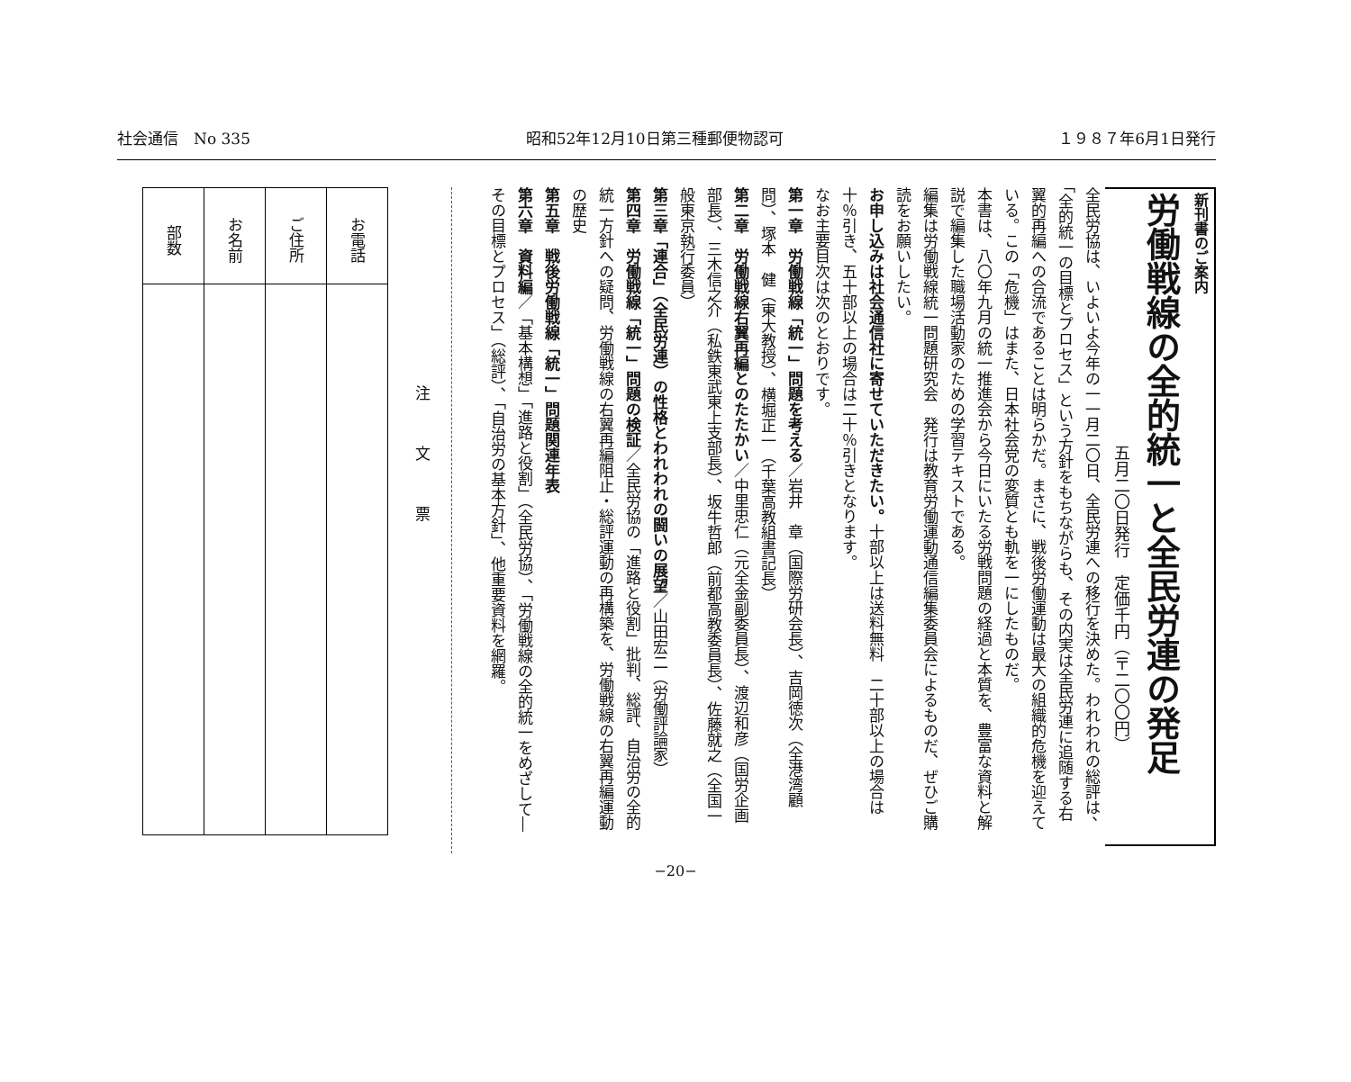社会通信　No 335 昭和52年12月10日第三種郵便物認可 １９８７年6月1日発行
新刊書のご案内
労働戦線の全的統一と全民労連の発足
五月二〇日発行　定価千円（〒二〇〇円）
全民労協は、いよいよ今年の一一月二〇日、全民労連への移行を決めた。われわれの総評は、「全的統一の目標とプロセス」という方針をもちながらも、その内実は全民労連に追随する右翼的再編への合流であることは明らかだ。まさに、戦後労働運動は最大の組織的危機を迎えている。この「危機」はまた、日本社会党の変質とも軌を一にしたものだ。
本書は、八〇年九月の統一推進会から今日にいたる労戦問題の経過と本質を、豊富な資料と解説で編集した職場活動家のための学習テキストである。
編集は労働戦線統一問題研究会　発行は教育労働運動通信編集委員会によるものだ、ぜひご購読をお願いしたい。
お申し込みは社会通信社に寄せていただきたい。十部以上は送料無料　二十部以上の場合は十％引き、五十部以上の場合は二十％引きとなります。
なお主要目次は次のとおりです。
第一章　労働戦線「統一」問題を考える／岩井　章（国際労研会長）、吉岡徳次（全港湾顧問）、塚本　健（東大教授）、横堀正一（千葉高教組書記長）
第二章　労働戦線右翼再編とのたたかい／中里忠仁（元全金副委員長）、渡辺和彦（国労企画部長）、三木信之介（私鉄東武東上支部長）、坂牛哲郎（前都高教委員長）、佐藤就之（全国一般東京執行委員）
第三章「連合」（全民労連）の性格とわれわれの闘いの展望／山田宏二（労働評論家）
第四章　労働戦線「統一」問題の検証／全民労協の「進路と役割」批判、総評、自治労の全的統一方針への疑問、労働戦線の右翼再編阻止・総評運動の再構築を、労働戦線の右翼再編運動の歴史
第五章　戦後労働戦線「統一」問題関連年表
第六章　資料編／「基本構想」「進路と役割」（全民労協）、「労働戦線の全的統一をめざして―その目標とプロセス」（総評）、「自治労の基本方針」、他重要資料を網羅。
注文票
| 部数 | お名前 | ご住所 | お電話 |
−20−